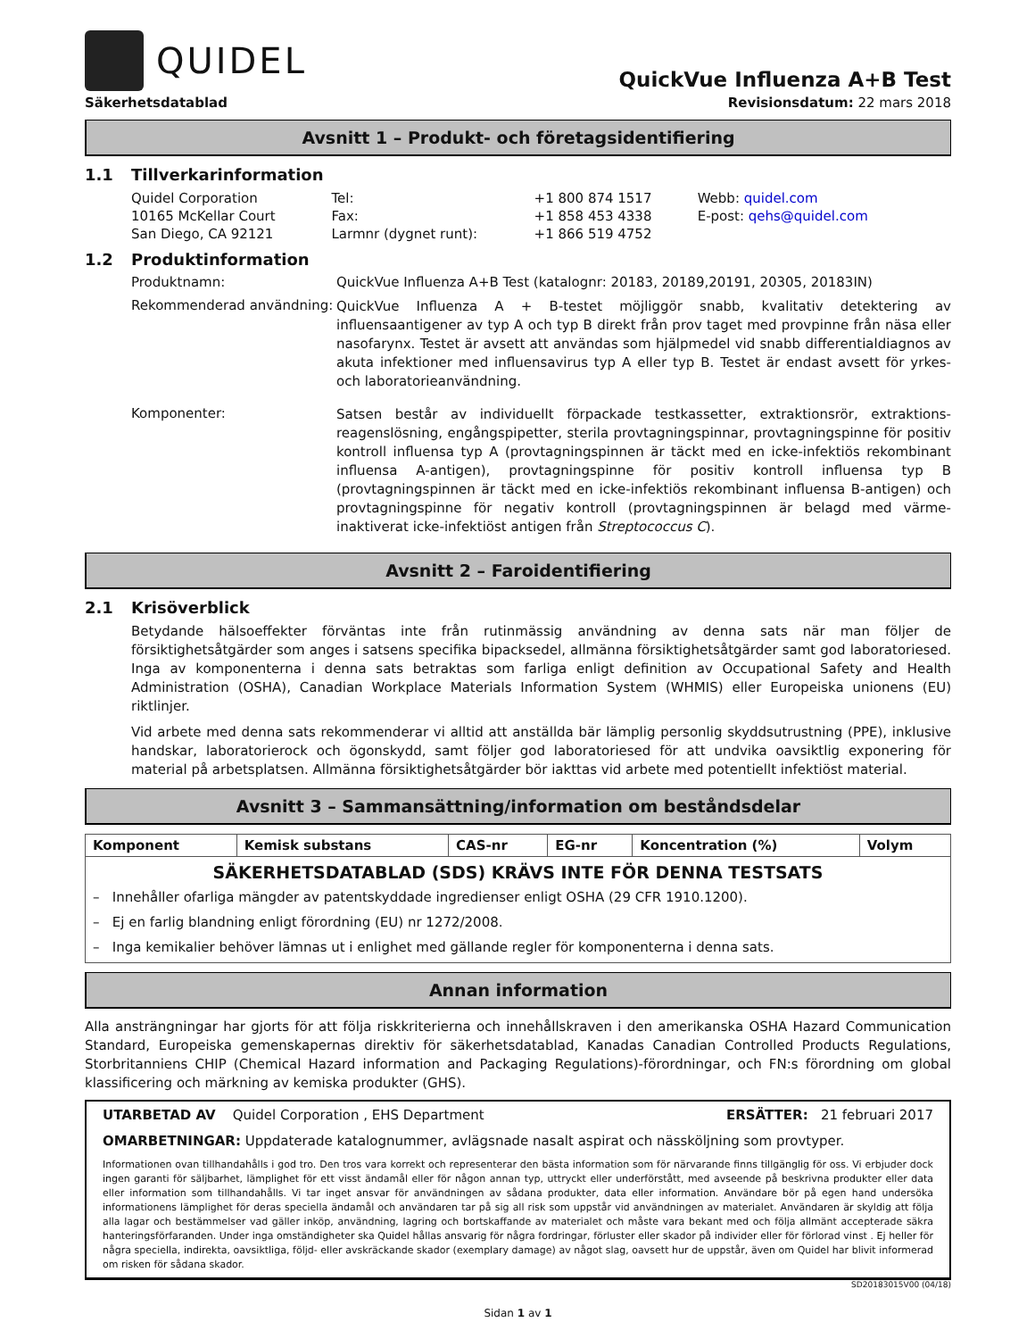QUIDEL
QuickVue Influenza A+B Test
Säkerhetsdatablad Revisionsdatum: 22 mars 2018
Avsnitt 1 – Produkt- och företagsidentifiering
1.1 Tillverkarinformation
| Quidel Corporation 10165 McKellar Court San Diego, CA 92121 | Tel: Fax: Larmnr (dygnet runt): | +1 800 874 1517 +1 858 453 4338 +1 866 519 4752 | Webb: quidel.com E-post: qehs@quidel.com |
1.2 Produktinformation
Produktnamn: QuickVue Influenza A+B Test (katalognr: 20183, 20189,20191, 20305, 20183IN)
Rekommenderad användning:
QuickVue Influenza A + B-testet möjliggör snabb, kvalitativ detektering av influensaantigener av typ A och typ B direkt från prov taget med provpinne från näsa eller nasofarynx. Testet är avsett att användas som hjälpmedel vid snabb differentialdiagnos av akuta infektioner med influensavirus typ A eller typ B. Testet är endast avsett för yrkes- och laboratorieanvändning.
Komponenter:
Satsen består av individuellt förpackade testkassetter, extraktionsrör, extraktions-reagenslösning, engångspipetter, sterila provtagningspinnar, provtagningspinne för positiv kontroll influensa typ A (provtagningspinnen är täckt med en icke-infektiös rekombinant influensa A-antigen), provtagningspinne för positiv kontroll influensa typ B (provtagningspinnen är täckt med en icke-infektiös rekombinant influensa B-antigen) och provtagningspinne för negativ kontroll (provtagningspinnen är belagd med värme-inaktiverat icke-infektiöst antigen från Streptococcus C).
Avsnitt 2 – Faroidentifiering
2.1 Krisöverblick
Betydande hälsoeffekter förväntas inte från rutinmässig användning av denna sats när man följer de försiktighetsåtgärder som anges i satsens specifika bipacksedel, allmänna försiktighetsåtgärder samt god laboratoriesed. Inga av komponenterna i denna sats betraktas som farliga enligt definition av Occupational Safety and Health Administration (OSHA), Canadian Workplace Materials Information System (WHMIS) eller Europeiska unionens (EU) riktlinjer.
Vid arbete med denna sats rekommenderar vi alltid att anställda bär lämplig personlig skyddsutrustning (PPE), inklusive handskar, laboratorierock och ögonskydd, samt följer god laboratoriesed för att undvika oavsiktlig exponering för material på arbetsplatsen. Allmänna försiktighetsåtgärder bör iakttas vid arbete med potentiellt infektiöst material.
Avsnitt 3 – Sammansättning/information om beståndsdelar
| Komponent | Kemisk substans | CAS-nr | EG-nr | Koncentration (%) | Volym |
| --- | --- | --- | --- | --- | --- |
| SÄKERHETSDATABLAD (SDS) KRÄVS INTE FÖR DENNA TESTSATS – Innehåller ofarliga mängder av patentskyddade ingredienser enligt OSHA (29 CFR 1910.1200). – Ej en farlig blandning enligt förordning (EU) nr 1272/2008. – Inga kemikalier behöver lämnas ut i enlighet med gällande regler för komponenterna i denna sats. | | | | | |
Annan information
Alla ansträngningar har gjorts för att följa riskkriterierna och innehållskraven i den amerikanska OSHA Hazard Communication Standard, Europeiska gemenskapernas direktiv för säkerhetsdatablad, Kanadas Canadian Controlled Products Regulations, Storbritanniens CHIP (Chemical Hazard information and Packaging Regulations)-förordningar, och FN:s förordning om global klassificering och märkning av kemiska produkter (GHS).
UTARBETAD AV Quidel Corporation , EHS Department ERSÄTTER: 21 februari 2017
OMARBETNINGAR: Uppdaterade katalognummer, avlägsnade nasalt aspirat och nässköljning som provtyper.
Informationen ovan tillhandahålls i god tro. Den tros vara korrekt och representerar den bästa information som för närvarande finns tillgänglig för oss. Vi erbjuder dock ingen garanti för säljbarhet, lämplighet för ett visst ändamål eller för någon annan typ, uttryckt eller underförstått, med avseende på beskrivna produkter eller data eller information som tillhandahålls. Vi tar inget ansvar för användningen av sådana produkter, data eller information. Användare bör på egen hand undersöka informationens lämplighet för deras speciella ändamål och användaren tar på sig all risk som uppstår vid användningen av materialet. Användaren är skyldig att följa alla lagar och bestämmelser vad gäller inköp, användning, lagring och bortskaffande av materialet och måste vara bekant med och följa allmänt accepterade säkra hanteringsförfaranden. Under inga omständigheter ska Quidel hållas ansvarig för några fordringar, förluster eller skador på individer eller för förlorad vinst . Ej heller för några speciella, indirekta, oavsiktliga, följd- eller avskräckande skador (exemplary damage) av något slag, oavsett hur de uppstår, även om Quidel har blivit informerad om risken för sådana skador.
SD20183015V00 (04/18)
Sidan 1 av 1